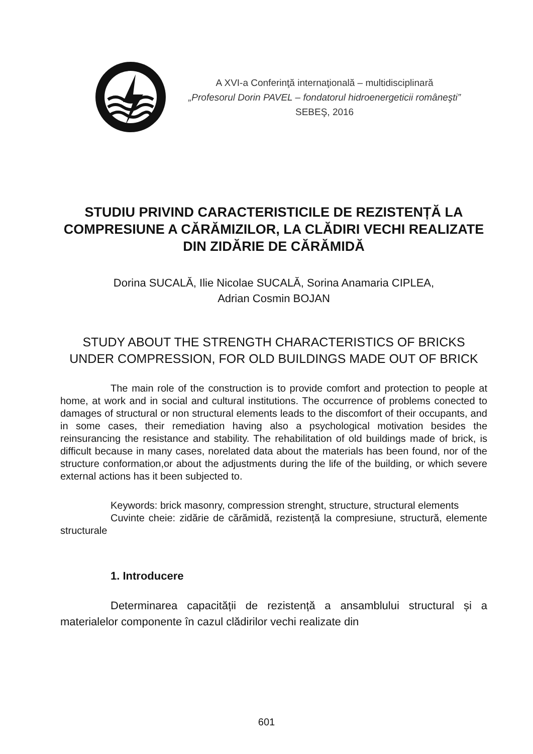A XVI-a Conferinţă internaţională – multidisciplinară
„Profesorul Dorin PAVEL – fondatorul hidroenergeticii româneşti”
SEBEŞ, 2016
STUDIU PRIVIND CARACTERISTICILE DE REZISTENȚĂ LA COMPRESIUNE A CĂRĂMIZILOR, LA CLĂDIRI VECHI REALIZATE DIN ZIDĂRIE DE CĂRĂMIDĂ
Dorina SUCALĂ, Ilie Nicolae SUCALĂ, Sorina Anamaria CIPLEA,
Adrian Cosmin BOJAN
STUDY ABOUT THE STRENGTH CHARACTERISTICS OF BRICKS UNDER COMPRESSION, FOR OLD BUILDINGS MADE OUT OF BRICK
The main role of the construction is to provide comfort and protection to people at home, at work and in social and cultural institutions. The occurrence of problems conected to damages of structural or non structural elements leads to the discomfort of their occupants, and in some cases, their remediation having also a psychological motivation besides the reinsurancing the resistance and stability. The rehabilitation of old buildings made of brick, is difficult because in many cases, norelated data about the materials has been found, nor of the structure conformation,or about the adjustments during the life of the building, or which severe external actions has it been subjected to.
Keywords: brick masonry, compression strenght, structure, structural elements
Cuvinte cheie: zidărie de cărămidă, rezistență la compresiune, structură, elemente structurale
1. Introducere
Determinarea capacității de rezistență a ansamblului structural și a materialelor componente în cazul clădirilor vechi realizate din
601